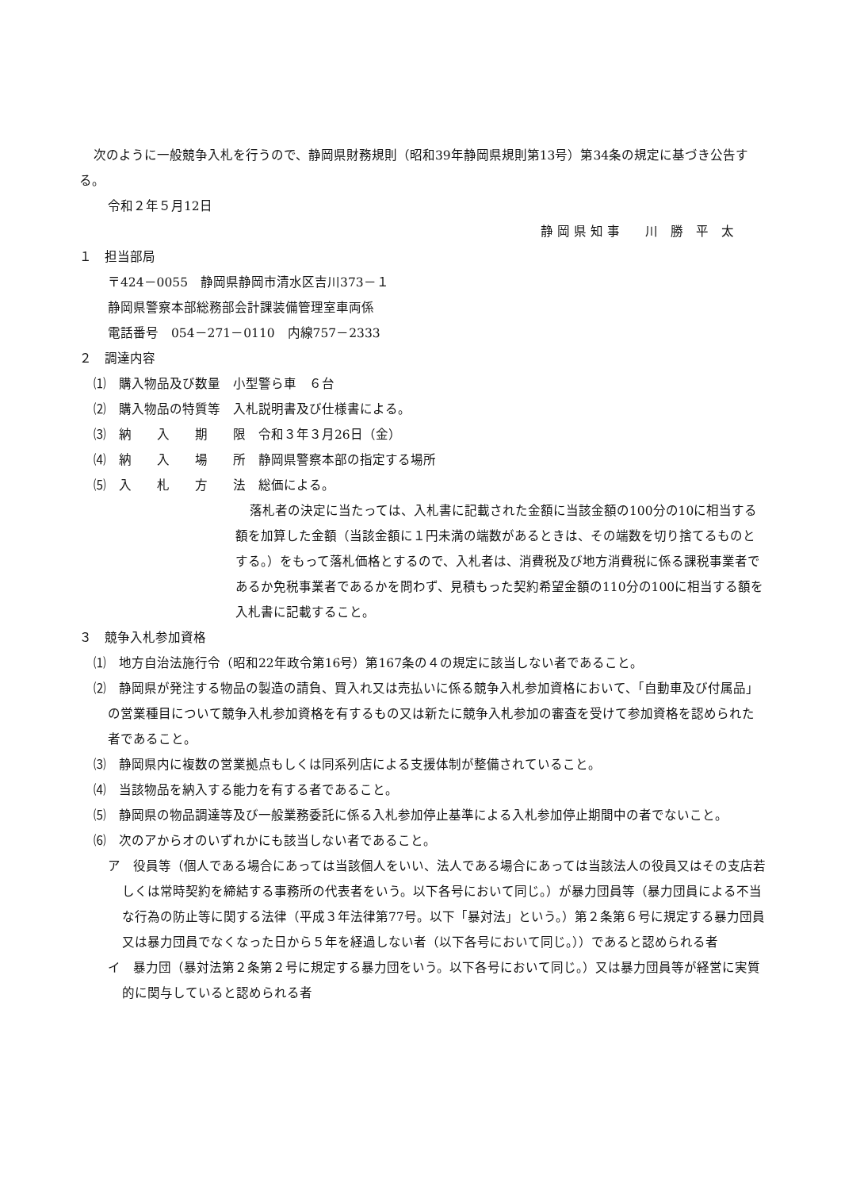次のように一般競争入札を行うので、静岡県財務規則（昭和39年静岡県規則第13号）第34条の規定に基づき公告する。
令和２年５月12日
静 岡 県 知 事　　川　勝　平　太
１　担当部局
〒424－0055　静岡県静岡市清水区吉川373－１
静岡県警察本部総務部会計課装備管理室車両係
電話番号　054－271－0110　内線757－2333
２　調達内容
⑴　購入物品及び数量　小型警ら車　６台
⑵　購入物品の特質等　入札説明書及び仕様書による。
⑶　納　　入　　期　　限　令和３年３月26日（金）
⑷　納　　入　　場　　所　静岡県警察本部の指定する場所
⑸　入　　札　　方　　法　総価による。
落札者の決定に当たっては、入札書に記載された金額に当該金額の100分の10に相当する額を加算した金額（当該金額に１円未満の端数があるときは、その端数を切り捨てるものとする。）をもって落札価格とするので、入札者は、消費税及び地方消費税に係る課税事業者であるか免税事業者であるかを問わず、見積もった契約希望金額の110分の100に相当する額を入札書に記載すること。
３　競争入札参加資格
⑴　地方自治法施行令（昭和22年政令第16号）第167条の４の規定に該当しない者であること。
⑵　静岡県が発注する物品の製造の請負、買入れ又は売払いに係る競争入札参加資格において、「自動車及び付属品」の営業種目について競争入札参加資格を有するもの又は新たに競争入札参加の審査を受けて参加資格を認められた者であること。
⑶　静岡県内に複数の営業拠点もしくは同系列店による支援体制が整備されていること。
⑷　当該物品を納入する能力を有する者であること。
⑸　静岡県の物品調達等及び一般業務委託に係る入札参加停止基準による入札参加停止期間中の者でないこと。
⑹　次のアからオのいずれかにも該当しない者であること。
ア　役員等（個人である場合にあっては当該個人をいい、法人である場合にあっては当該法人の役員又はその支店若しくは常時契約を締結する事務所の代表者をいう。以下各号において同じ。）が暴力団員等（暴力団員による不当な行為の防止等に関する法律（平成３年法律第77号。以下「暴対法」という。）第２条第６号に規定する暴力団員又は暴力団員でなくなった日から５年を経過しない者（以下各号において同じ。））であると認められる者
イ　暴力団（暴対法第２条第２号に規定する暴力団をいう。以下各号において同じ。）又は暴力団員等が経営に実質的に関与していると認められる者